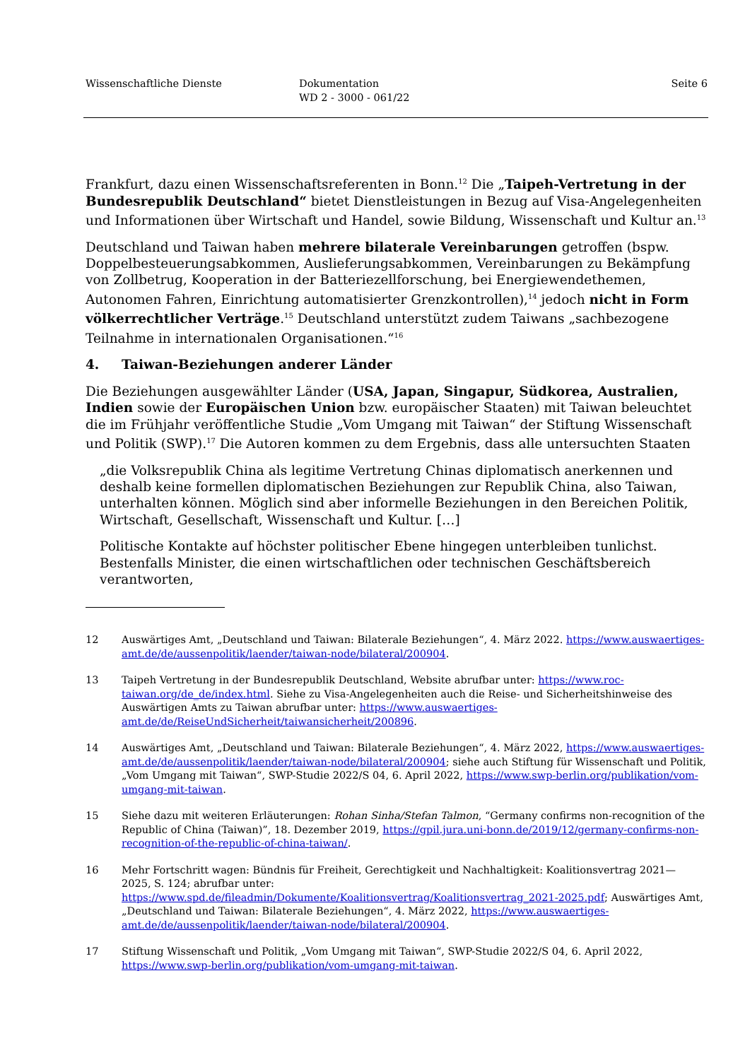Wissenschaftliche Dienste Dokumentation
WD 2 - 3000 - 061/22
Seite 6
Frankfurt, dazu einen Wissenschaftsreferenten in Bonn.<sup>12</sup> Die „Taipeh-Vertretung in der Bundesrepublik Deutschland“ bietet Dienstleistungen in Bezug auf Visa-Angelegenheiten und Informationen über Wirtschaft und Handel, sowie Bildung, Wissenschaft und Kultur an.<sup>13</sup>
Deutschland und Taiwan haben mehrere bilaterale Vereinbarungen getroffen (bspw. Doppelbesteuerungsabkommen, Auslieferungsabkommen, Vereinbarungen zu Bekämpfung von Zollbetrug, Kooperation in der Batteriezellforschung, bei Energiewendethemen, Autonomen Fahren, Einrichtung automatisierter Grenzkontrollen),<sup>14</sup> jedoch nicht in Form völkerrechtlicher Verträge.<sup>15</sup> Deutschland unterstützt zudem Taiwans „sachbezogene Teilnahme in internationalen Organisationen.“<sup>16</sup>
4. Taiwan-Beziehungen anderer Länder
Die Beziehungen ausgewählter Länder (USA, Japan, Singapur, Südkorea, Australien, Indien sowie der Europäischen Union bzw. europäischer Staaten) mit Taiwan beleuchtet die im Frühjahr veröffentliche Studie „Vom Umgang mit Taiwan“ der Stiftung Wissenschaft und Politik (SWP).<sup>17</sup> Die Autoren kommen zu dem Ergebnis, dass alle untersuchten Staaten
„die Volksrepublik China als legitime Vertretung Chinas diplomatisch anerkennen und deshalb keine formellen diplomatischen Beziehungen zur Republik China, also Taiwan, unterhalten können. Möglich sind aber informelle Beziehungen in den Bereichen Politik, Wirtschaft, Gesellschaft, Wissenschaft und Kultur. […]
Politische Kontakte auf höchster politischer Ebene hingegen unterbleiben tunlichst. Bestenfalls Minister, die einen wirtschaftlichen oder technischen Geschäftsbereich verantworten,
12 Auswärtiges Amt, „Deutschland und Taiwan: Bilaterale Beziehungen“, 4. März 2022. https://www.auswaertiges-amt.de/de/aussenpolitik/laender/taiwan-node/bilateral/200904.
13 Taipeh Vertretung in der Bundesrepublik Deutschland, Website abrufbar unter: https://www.roc-taiwan.org/de_de/index.html. Siehe zu Visa-Angelegenheiten auch die Reise- und Sicherheitshinweise des Auswärtigen Amts zu Taiwan abrufbar unter: https://www.auswaertiges-amt.de/de/ReiseUndSicherheit/taiwansicherheit/200896.
14 Auswärtiges Amt, „Deutschland und Taiwan: Bilaterale Beziehungen“, 4. März 2022, https://www.auswaertiges-amt.de/de/aussenpolitik/laender/taiwan-node/bilateral/200904; siehe auch Stiftung für Wissenschaft und Politik, „Vom Umgang mit Taiwan“, SWP-Studie 2022/S 04, 6. April 2022, https://www.swp-berlin.org/publikation/vom-umgang-mit-taiwan.
15 Siehe dazu mit weiteren Erläuterungen: Rohan Sinha/Stefan Talmon, “Germany confirms non-recognition of the Republic of China (Taiwan)”, 18. Dezember 2019, https://gpil.jura.uni-bonn.de/2019/12/germany-confirms-non-recognition-of-the-republic-of-china-taiwan/.
16 Mehr Fortschritt wagen: Bündnis für Freiheit, Gerechtigkeit und Nachhaltigkeit: Koalitionsvertrag 2021— 2025, S. 124; abrufbar unter: https://www.spd.de/fileadmin/Dokumente/Koalitionsvertrag/Koalitionsvertrag_2021-2025.pdf; Auswärtiges Amt, „Deutschland und Taiwan: Bilaterale Beziehungen“, 4. März 2022, https://www.auswaertiges-amt.de/de/aussenpolitik/laender/taiwan-node/bilateral/200904.
17 Stiftung Wissenschaft und Politik, „Vom Umgang mit Taiwan“, SWP-Studie 2022/S 04, 6. April 2022, https://www.swp-berlin.org/publikation/vom-umgang-mit-taiwan.